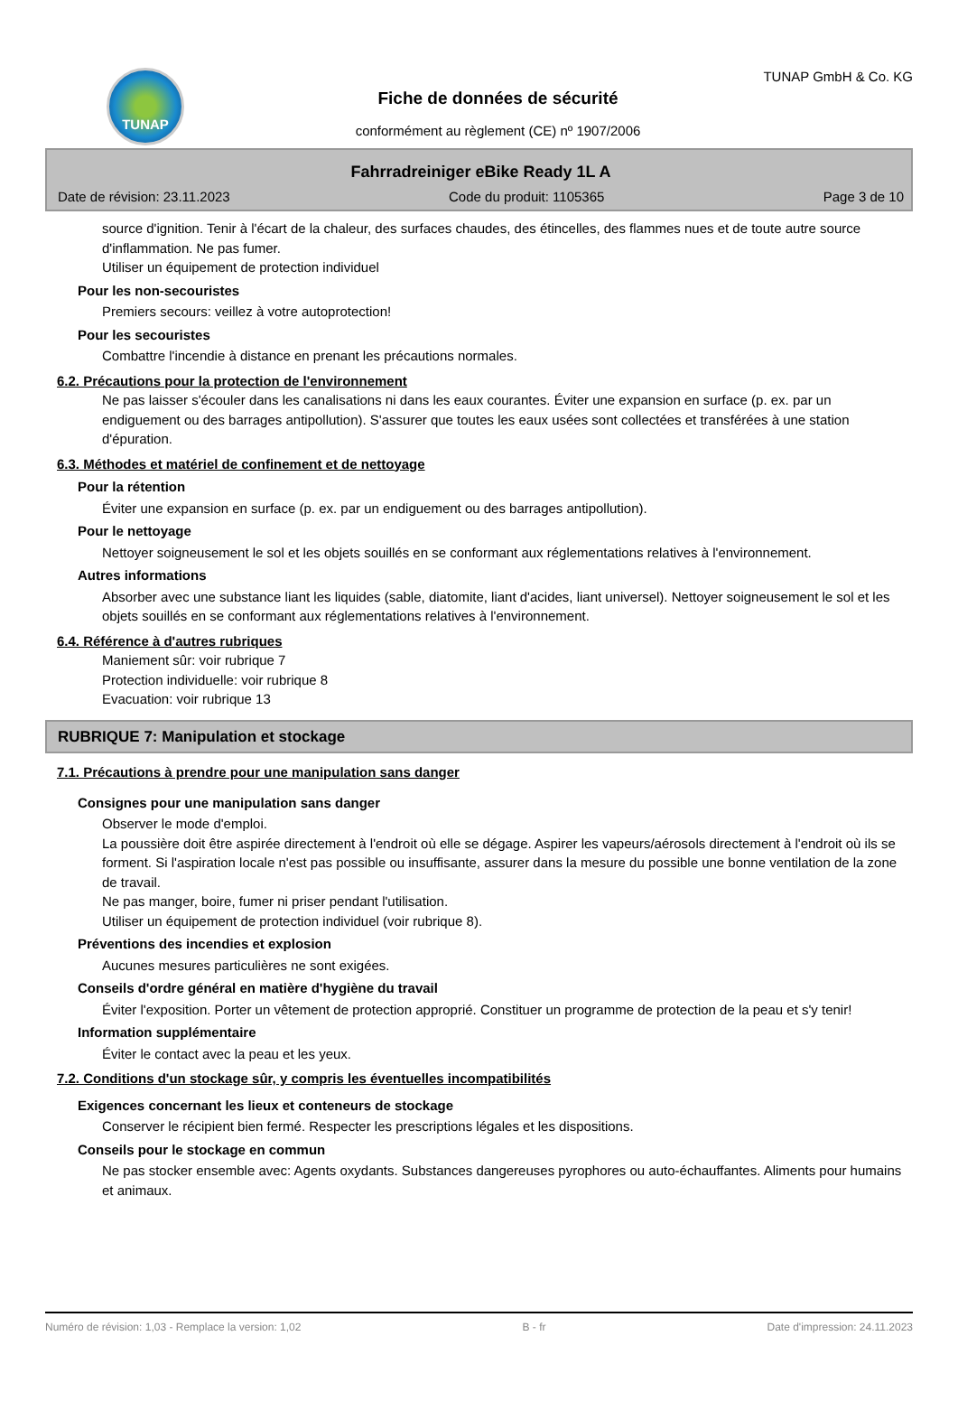TUNAP
Fiche de données de sécurité
conformément au règlement (CE) nº 1907/2006
TUNAP GmbH & Co. KG
Fahrradreiniger eBike Ready 1L A
Date de révision: 23.11.2023 Code du produit: 1105365 Page 3 de 10
source d'ignition. Tenir à l'écart de la chaleur, des surfaces chaudes, des étincelles, des flammes nues et de toute autre source d'inflammation. Ne pas fumer.
Utiliser un équipement de protection individuel
Pour les non-secouristes
Premiers secours: veillez à votre autoprotection!
Pour les secouristes
Combattre l'incendie à distance en prenant les précautions normales.
6.2. Précautions pour la protection de l'environnement
Ne pas laisser s'écouler dans les canalisations ni dans les eaux courantes. Éviter une expansion en surface (p. ex. par un endiguement ou des barrages antipollution). S'assurer que toutes les eaux usées sont collectées et transférées à une station d'épuration.
6.3. Méthodes et matériel de confinement et de nettoyage
Pour la rétention
Éviter une expansion en surface (p. ex. par un endiguement ou des barrages antipollution).
Pour le nettoyage
Nettoyer soigneusement le sol et les objets souillés en se conformant aux réglementations relatives à l'environnement.
Autres informations
Absorber avec une substance liant les liquides (sable, diatomite, liant d'acides, liant universel). Nettoyer soigneusement le sol et les objets souillés en se conformant aux réglementations relatives à l'environnement.
6.4. Référence à d'autres rubriques
Maniement sûr: voir rubrique 7
Protection individuelle: voir rubrique 8
Evacuation: voir rubrique 13
RUBRIQUE 7: Manipulation et stockage
7.1. Précautions à prendre pour une manipulation sans danger
Consignes pour une manipulation sans danger
Observer le mode d'emploi.
La poussière doit être aspirée directement à l'endroit où elle se dégage. Aspirer les vapeurs/aérosols directement à l'endroit où ils se forment. Si l'aspiration locale n'est pas possible ou insuffisante, assurer dans la mesure du possible une bonne ventilation de la zone de travail.
Ne pas manger, boire, fumer ni priser pendant l'utilisation.
Utiliser un équipement de protection individuel (voir rubrique 8).
Préventions des incendies et explosion
Aucunes mesures particulières ne sont exigées.
Conseils d'ordre général en matière d'hygiène du travail
Éviter l'exposition. Porter un vêtement de protection approprié. Constituer un programme de protection de la peau et s'y tenir!
Information supplémentaire
Éviter le contact avec la peau et les yeux.
7.2. Conditions d'un stockage sûr, y compris les éventuelles incompatibilités
Exigences concernant les lieux et conteneurs de stockage
Conserver le récipient bien fermé. Respecter les prescriptions légales et les dispositions.
Conseils pour le stockage en commun
Ne pas stocker ensemble avec: Agents oxydants. Substances dangereuses pyrophores ou auto-échauffantes. Aliments pour humains et animaux.
Numéro de révision: 1,03 - Remplace la version: 1,02 B - fr Date d'impression: 24.11.2023